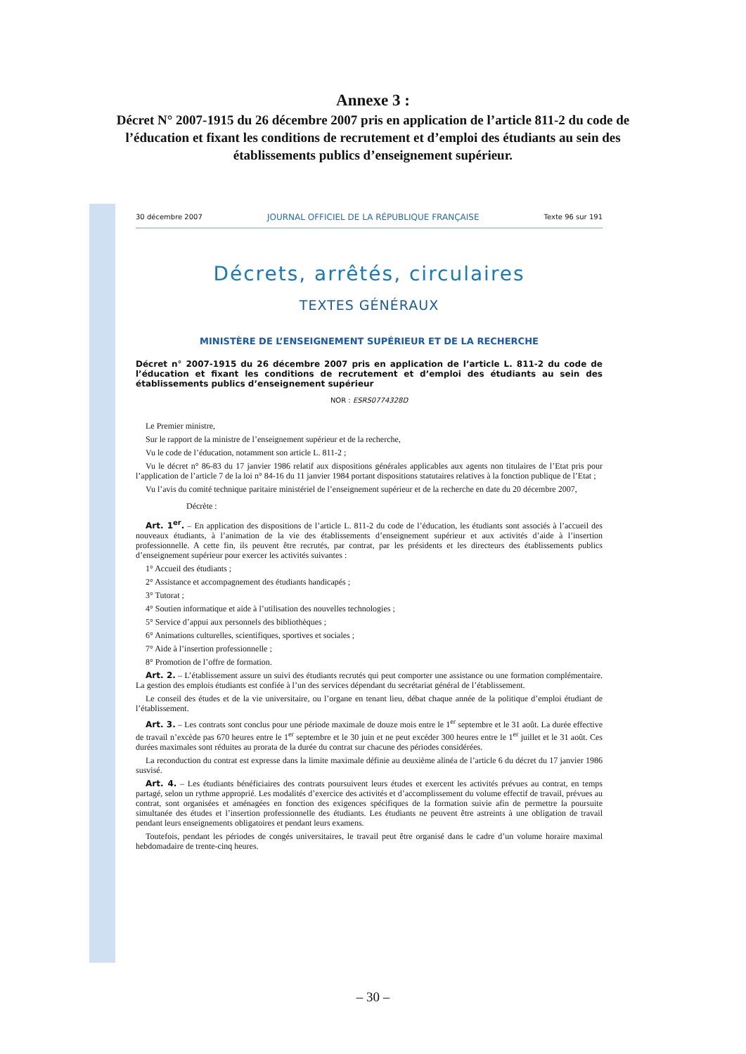Annexe 3 :
Décret N° 2007-1915 du 26 décembre 2007 pris en application de l’article 811-2 du code de l’éducation et fixant les conditions de recrutement et d’emploi des étudiants au sein des établissements publics d’enseignement supérieur.
30 décembre 2007 JOURNAL OFFICIEL DE LA RÉPUBLIQUE FRANÇAISE Texte 96 sur 191
Décrets, arrêtés, circulaires
TEXTES GÉNÉRAUX
MINISTÈRE DE L’ENSEIGNEMENT SUPÉRIEUR ET DE LA RECHERCHE
Décret n° 2007-1915 du 26 décembre 2007 pris en application de l’article L. 811-2 du code de l’éducation et fixant les conditions de recrutement et d’emploi des étudiants au sein des établissements publics d’enseignement supérieur
NOR : ESRS0774328D
Le Premier ministre,
Sur le rapport de la ministre de l’enseignement supérieur et de la recherche,
Vu le code de l’éducation, notamment son article L. 811-2 ;
Vu le décret n° 86-83 du 17 janvier 1986 relatif aux dispositions générales applicables aux agents non titulaires de l’Etat pris pour l’application de l’article 7 de la loi n° 84-16 du 11 janvier 1984 portant dispositions statutaires relatives à la fonction publique de l’Etat ;
Vu l’avis du comité technique paritaire ministériel de l’enseignement supérieur et de la recherche en date du 20 décembre 2007,
Décrète :
Art. 1<sup>er</sup>. – En application des dispositions de l’article L. 811-2 du code de l’éducation, les étudiants sont associés à l’accueil des nouveaux étudiants, à l’animation de la vie des établissements d’enseignement supérieur et aux activités d’aide à l’insertion professionnelle. A cette fin, ils peuvent être recrutés, par contrat, par les présidents et les directeurs des établissements publics d’enseignement supérieur pour exercer les activités suivantes :
1° Accueil des étudiants ;
2° Assistance et accompagnement des étudiants handicapés ;
3° Tutorat ;
4° Soutien informatique et aide à l’utilisation des nouvelles technologies ;
5° Service d’appui aux personnels des bibliothèques ;
6° Animations culturelles, scientifiques, sportives et sociales ;
7° Aide à l’insertion professionnelle ;
8° Promotion de l’offre de formation.
Art. 2. – L’établissement assure un suivi des étudiants recrutés qui peut comporter une assistance ou une formation complémentaire. La gestion des emplois étudiants est confiée à l’un des services dépendant du secrétariat général de l’établissement.
Le conseil des études et de la vie universitaire, ou l’organe en tenant lieu, débat chaque année de la politique d’emploi étudiant de l’établissement.
Art. 3. – Les contrats sont conclus pour une période maximale de douze mois entre le 1<sup>er</sup> septembre et le 31 août. La durée effective de travail n’excède pas 670 heures entre le 1<sup>er</sup> septembre et le 30 juin et ne peut excéder 300 heures entre le 1<sup>er</sup> juillet et le 31 août. Ces durées maximales sont réduites au prorata de la durée du contrat sur chacune des périodes considérées.
La reconduction du contrat est expresse dans la limite maximale définie au deuxième alinéa de l’article 6 du décret du 17 janvier 1986 susvisé.
Art. 4. – Les étudiants bénéficiaires des contrats poursuivent leurs études et exercent les activités prévues au contrat, en temps partagé, selon un rythme approprié. Les modalités d’exercice des activités et d’accomplissement du volume effectif de travail, prévues au contrat, sont organisées et aménagées en fonction des exigences spécifiques de la formation suivie afin de permettre la poursuite simultanée des études et l’insertion professionnelle des étudiants. Les étudiants ne peuvent être astreints à une obligation de travail pendant leurs enseignements obligatoires et pendant leurs examens.
Toutefois, pendant les périodes de congés universitaires, le travail peut être organisé dans le cadre d’un volume horaire maximal hebdomadaire de trente-cinq heures.
– 30 –